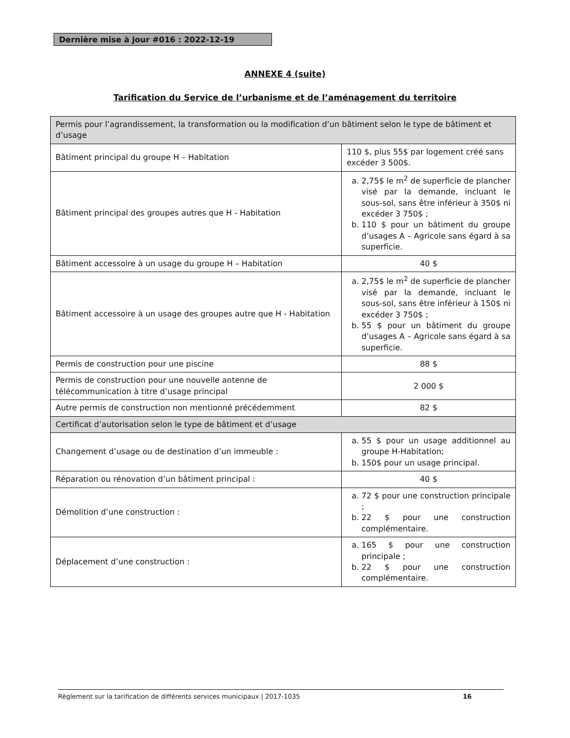Dernière mise à jour #016 : 2022-12-19
ANNEXE 4 (suite)
Tarification du Service de l’urbanisme et de l’aménagement du territoire
| Permis pour l’agrandissement, la transformation ou la modification d’un bâtiment selon le type de bâtiment et d’usage | |
| Bâtiment principal du groupe H – Habitation | 110 $, plus 55$ par logement créé sans excéder 3 500$. |
| Bâtiment principal des groupes autres que H - Habitation | a. 2,75$ le m<sup>2</sup> de superficie de plancher visé par la demande, incluant le sous-sol, sans être inférieur à 350$ ni excéder 3 750$ ; b. 110 $ pour un bâtiment du groupe d’usages A – Agricole sans égard à sa superficie. |
| Bâtiment accessoire à un usage du groupe H – Habitation | 40 $ |
| Bâtiment accessoire à un usage des groupes autre que H - Habitation | a. 2,75$ le m<sup>2</sup> de superficie de plancher visé par la demande, incluant le sous-sol, sans être inférieur à 150$ ni excéder 3 750$ ; b. 55 $ pour un bâtiment du groupe d’usages A – Agricole sans égard à sa superficie. |
| Permis de construction pour une piscine | 88 $ |
| Permis de construction pour une nouvelle antenne de télécommunication à titre d’usage principal | 2 000 $ |
| Autre permis de construction non mentionné précédemment | 82 $ |
| Certificat d’autorisation selon le type de bâtiment et d’usage | |
| Changement d’usage ou de destination d’un immeuble : | a. 55 $ pour un usage additionnel au groupe H-Habitation; b. 150$ pour un usage principal. |
| Réparation ou rénovation d’un bâtiment principal : | 40 $ |
| Démolition d’une construction : | a. 72 $ pour une construction principale ; b. 22 $ pour une construction complémentaire. |
| Déplacement d’une construction : | a. 165 $ pour une construction principale ; b. 22 $ pour une construction complémentaire. |
Règlement sur la tarification de différents services municipaux | 2017-1035 16